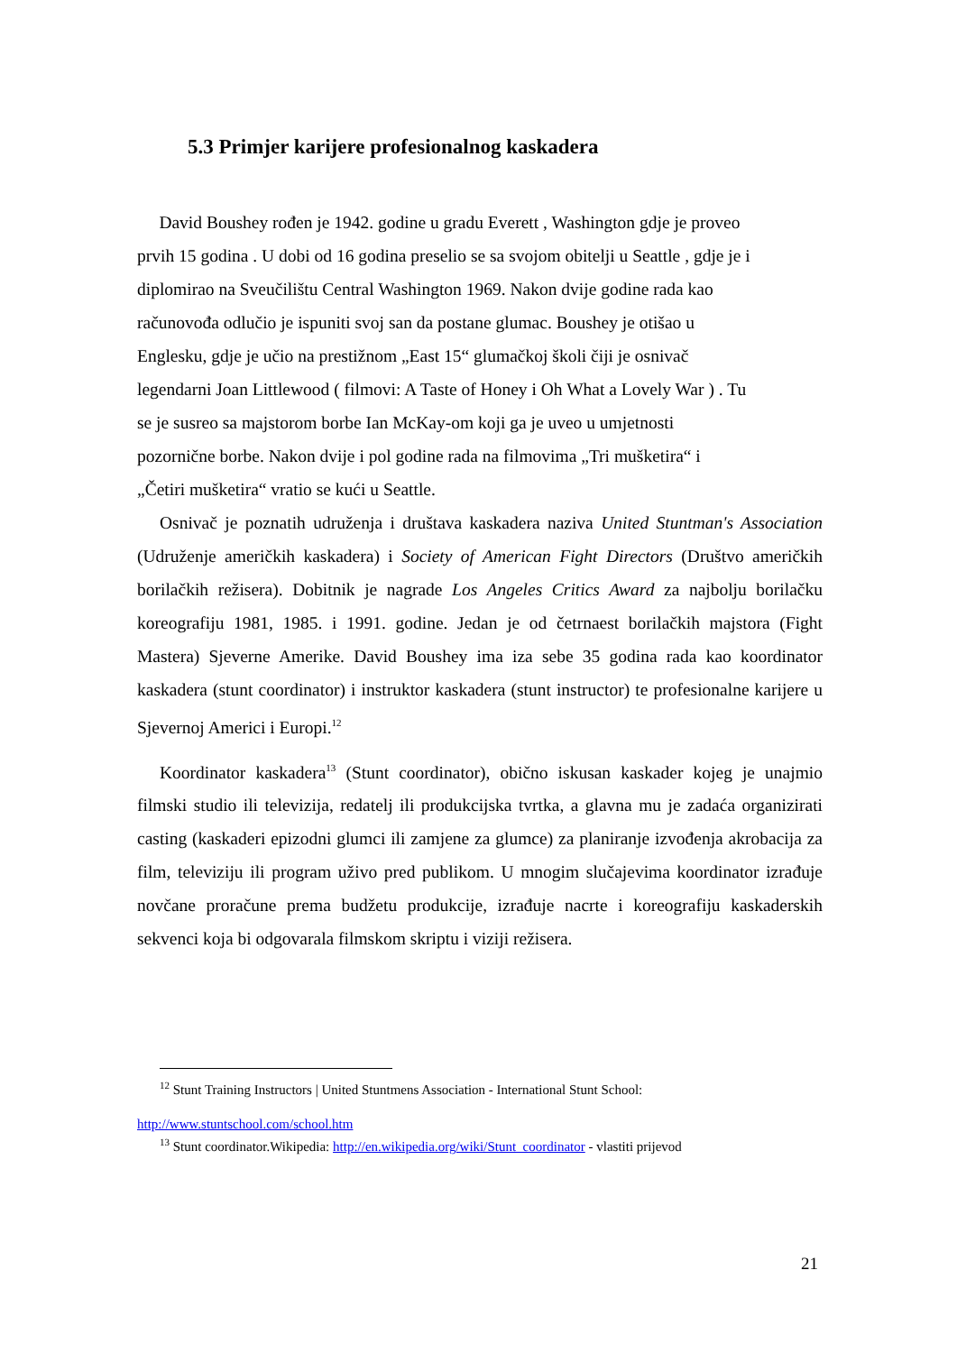5.3 Primjer karijere profesionalnog kaskadera
David Boushey rođen je 1942. godine u gradu Everett , Washington gdje je proveo
prvih 15 godina . U dobi od 16 godina preselio se sa svojom obitelji u Seattle , gdje je i
diplomirao na Sveučilištu Central Washington 1969. Nakon dvije godine rada kao
računovođa odlučio je ispuniti svoj san da postane glumac. Boushey je otišao u
Englesku, gdje je učio na prestižnom „East 15“ glumačkoj školi čiji je osnivač
legendarni Joan Littlewood ( filmovi: A Taste of Honey i Oh What a Lovely War ) . Tu
se je susreo sa majstorom borbe Ian McKay-om koji ga je uveo u umjetnosti
pozornične borbe. Nakon dvije i pol godine rada na filmovima „Tri mušketira“ i
„Četiri mušketira“ vratio se kući u Seattle.
Osnivač je poznatih udruženja i društava kaskadera naziva United Stuntman's Association (Udruženje američkih kaskadera) i Society of American Fight Directors (Društvo američkih borilačkih režisera). Dobitnik je nagrade Los Angeles Critics Award za najbolju borilačku koreografiju 1981, 1985. i 1991. godine. Jedan je od četrnaest borilačkih majstora (Fight Mastera) Sjeverne Amerike. David Boushey ima iza sebe 35 godina rada kao koordinator kaskadera (stunt coordinator) i instruktor kaskadera (stunt instructor) te profesionalne karijere u Sjevernoj Americi i Europi.<sup>12</sup>
Koordinator kaskadera<sup>13</sup> (Stunt coordinator), obično iskusan kaskader kojeg je unajmio filmski studio ili televizija, redatelj ili produkcijska tvrtka, a glavna mu je zadaća organizirati casting (kaskaderi epizodni glumci ili zamjene za glumce) za planiranje izvođenja akrobacija za film, televiziju ili program uživo pred publikom. U mnogim slučajevima koordinator izrađuje novčane proračune prema budžetu produkcije, izrađuje nacrte i koreografiju kaskaderskih sekvenci koja bi odgovarala filmskom skriptu i viziji režisera.
<sup>12</sup> Stunt Training Instructors | United Stuntmens Association - International Stunt School:
http://www.stuntschool.com/school.htm
<sup>13</sup> Stunt coordinator.Wikipedia: http://en.wikipedia.org/wiki/Stunt_coordinator - vlastiti prijevod
21